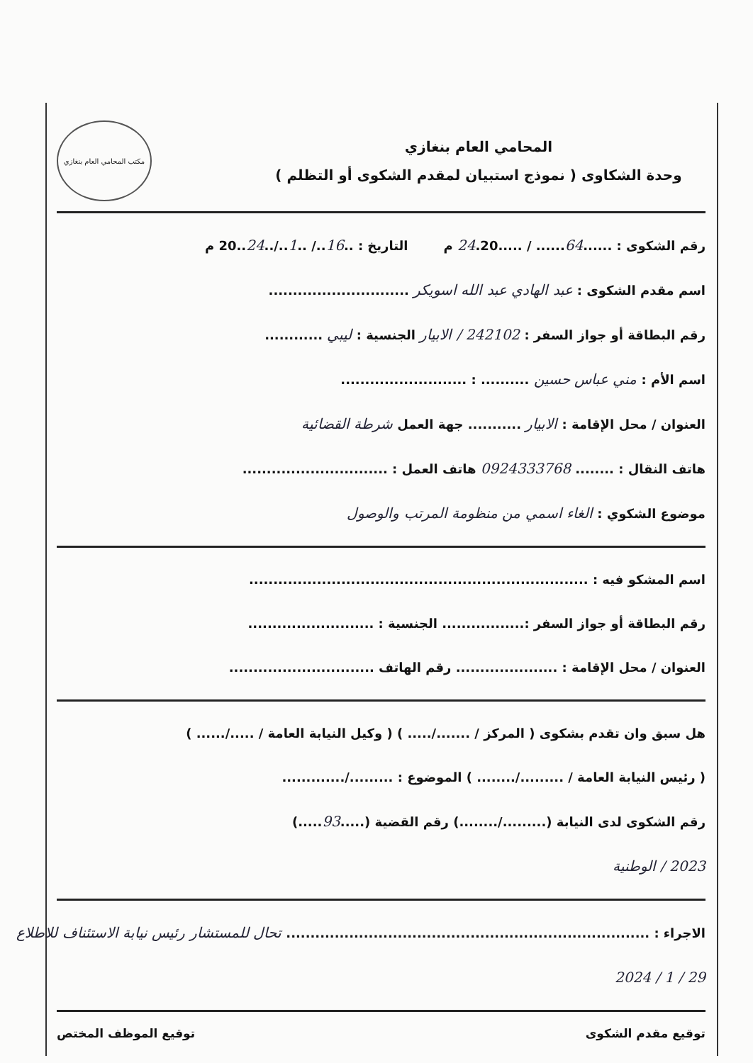المحامي العام بنغازي
وحدة الشكاوى ( نموذج استبيان لمقدم الشكوى أو التظلم )
مكتب المحامي العام بنغازي
رقم الشكوى : ......64...... / .....24.20 م التاريخ : ..16../ ..1../..24..20 م
اسم مقدم الشكوى : عبد الهادي عبد الله اسويكر .............................
رقم البطاقة أو جواز السفر : 242102 / الابيار الجنسية : ليبي ............
اسم الأم : مني عباس حسين .......... : ..........................
العنوان / محل الإقامة : الابيار ........... جهة العمل شرطة القضائية
هاتف النقال : ........ 0924333768 هاتف العمل : ..............................
موضوع الشكوي : الغاء اسمي من منظومة المرتب والوصول
اسم المشكو فيه : ......................................................................
رقم البطاقة أو جواز السفر :................. الجنسية : ..........................
العنوان / محل الإقامة : ..................... رقم الهاتف ..............................
هل سبق وان تقدم بشكوى ( المركز / ......./..... ) ( وكيل النيابة العامة / ...../...... )
( رئيس النيابة العامة / ........./........ ) الموضوع : ........./.............
رقم الشكوى لدى النيابة (........./........) رقم القضية (.....93.....)
2023 / الوطنية
الاجراء : ........................................................................... تحال للمستشار رئيس نيابة الاستئناف للاطلاع
29 / 1 / 2024
توقيع مقدم الشكوى توقيع الموظف المختص